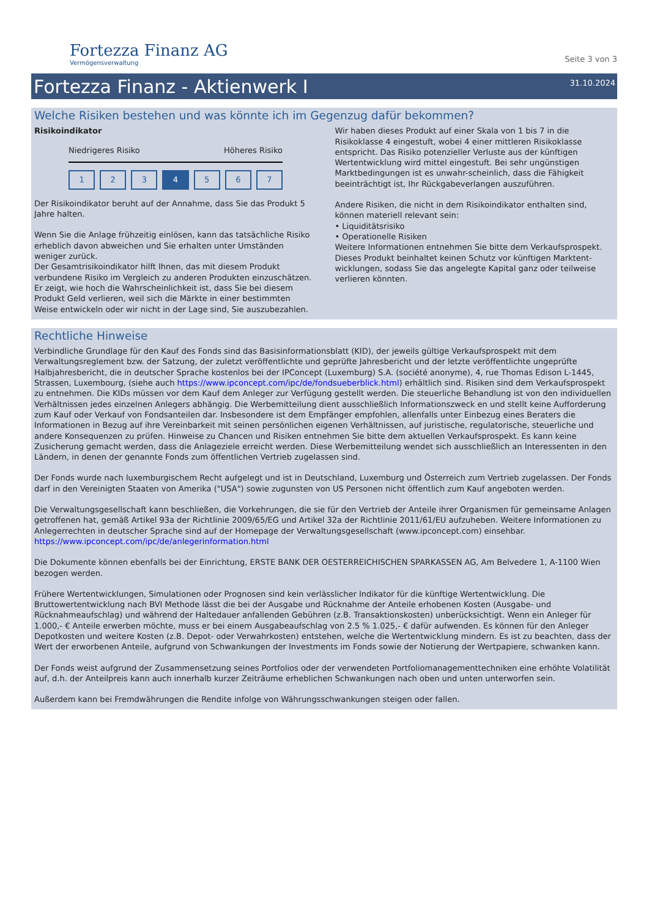Fortezza Finanz AG
Vermögensverwaltung
Seite 3 von 3
Fortezza Finanz - Aktienwerk I
31.10.2024
Welche Risiken bestehen und was könnte ich im Gegenzug dafür bekommen?
Risikoindikator
Niedrigeres Risiko Höheres Risiko
1 2 3 4 5 6 7
Der Risikoindikator beruht auf der Annahme, dass Sie das Produkt 5 Jahre halten.
Wenn Sie die Anlage frühzeitig einlösen, kann das tatsächliche Risiko erheblich davon abweichen und Sie erhalten unter Umständen weniger zurück.
Der Gesamtrisikoindikator hilft Ihnen, das mit diesem Produkt verbundene Risiko im Vergleich zu anderen Produkten einzuschätzen. Er zeigt, wie hoch die Wahrscheinlichkeit ist, dass Sie bei diesem Produkt Geld verlieren, weil sich die Märkte in einer bestimmten Weise entwickeln oder wir nicht in der Lage sind, Sie auszubezahlen.
Wir haben dieses Produkt auf einer Skala von 1 bis 7 in die Risikoklasse 4 eingestuft, wobei 4 einer mittleren Risikoklasse entspricht. Das Risiko potenzieller Verluste aus der künftigen Wertentwicklung wird mittel eingestuft. Bei sehr ungünstigen Marktbedingungen ist es unwahr-scheinlich, dass die Fähigkeit beeinträchtigt ist, Ihr Rückgabeverlangen auszuführen.
Andere Risiken, die nicht in dem Risikoindikator enthalten sind, können materiell relevant sein:
• Liquiditätsrisiko
• Operationelle Risiken
Weitere Informationen entnehmen Sie bitte dem Verkaufsprospekt.
Dieses Produkt beinhaltet keinen Schutz vor künftigen Marktent-wicklungen, sodass Sie das angelegte Kapital ganz oder teilweise verlieren könnten.
Rechtliche Hinweise
Verbindliche Grundlage für den Kauf des Fonds sind das Basisinformationsblatt (KID), der jeweils gültige Verkaufsprospekt mit dem Verwaltungsreglement bzw. der Satzung, der zuletzt veröffentlichte und geprüfte Jahresbericht und der letzte veröffentlichte ungeprüfte Halbjahresbericht, die in deutscher Sprache kostenlos bei der IPConcept (Luxemburg) S.A. (société anonyme), 4, rue Thomas Edison L-1445, Strassen, Luxembourg, (siehe auch https://www.ipconcept.com/ipc/de/fondsueberblick.html) erhältlich sind. Risiken sind dem Verkaufsprospekt zu entnehmen. Die KIDs müssen vor dem Kauf dem Anleger zur Verfügung gestellt werden. Die steuerliche Behandlung ist von den individuellen Verhältnissen jedes einzelnen Anlegers abhängig. Die Werbemitteilung dient ausschließlich Informationszweck en und stellt keine Aufforderung zum Kauf oder Verkauf von Fondsanteilen dar. Insbesondere ist dem Empfänger empfohlen, allenfalls unter Einbezug eines Beraters die Informationen in Bezug auf ihre Vereinbarkeit mit seinen persönlichen eigenen Verhältnissen, auf juristische, regulatorische, steuerliche und andere Konsequenzen zu prüfen. Hinweise zu Chancen und Risiken entnehmen Sie bitte dem aktuellen Verkaufsprospekt. Es kann keine Zusicherung gemacht werden, dass die Anlageziele erreicht werden. Diese Werbemitteilung wendet sich ausschließlich an Interessenten in den Ländern, in denen der genannte Fonds zum öffentlichen Vertrieb zugelassen sind.
Der Fonds wurde nach luxemburgischem Recht aufgelegt und ist in Deutschland, Luxemburg und Österreich zum Vertrieb zugelassen. Der Fonds darf in den Vereinigten Staaten von Amerika ("USA") sowie zugunsten von US Personen nicht öffentlich zum Kauf angeboten werden.
Die Verwaltungsgesellschaft kann beschließen, die Vorkehrungen, die sie für den Vertrieb der Anteile ihrer Organismen für gemeinsame Anlagen getroffenen hat, gemäß Artikel 93a der Richtlinie 2009/65/EG und Artikel 32a der Richtlinie 2011/61/EU aufzuheben. Weitere Informationen zu Anlegerrechten in deutscher Sprache sind auf der Homepage der Verwaltungsgesellschaft (www.ipconcept.com) einsehbar.
https://www.ipconcept.com/ipc/de/anlegerinformation.html
Die Dokumente können ebenfalls bei der Einrichtung, ERSTE BANK DER OESTERREICHISCHEN SPARKASSEN AG, Am Belvedere 1, A-1100 Wien bezogen werden.
Frühere Wertentwicklungen, Simulationen oder Prognosen sind kein verlässlicher Indikator für die künftige Wertentwicklung. Die Bruttowertentwicklung nach BVI Methode lässt die bei der Ausgabe und Rücknahme der Anteile erhobenen Kosten (Ausgabe- und Rücknahmeaufschlag) und während der Haltedauer anfallenden Gebühren (z.B. Transaktionskosten) unberücksichtigt. Wenn ein Anleger für 1.000,- € Anteile erwerben möchte, muss er bei einem Ausgabeaufschlag von 2.5 % 1.025,- € dafür aufwenden. Es können für den Anleger Depotkosten und weitere Kosten (z.B. Depot- oder Verwahrkosten) entstehen, welche die Wertentwicklung mindern. Es ist zu beachten, dass der Wert der erworbenen Anteile, aufgrund von Schwankungen der Investments im Fonds sowie der Notierung der Wertpapiere, schwanken kann.
Der Fonds weist aufgrund der Zusammensetzung seines Portfolios oder der verwendeten Portfoliomanagementtechniken eine erhöhte Volatilität auf, d.h. der Anteilpreis kann auch innerhalb kurzer Zeiträume erheblichen Schwankungen nach oben und unten unterworfen sein.
Außerdem kann bei Fremdwährungen die Rendite infolge von Währungsschwankungen steigen oder fallen.